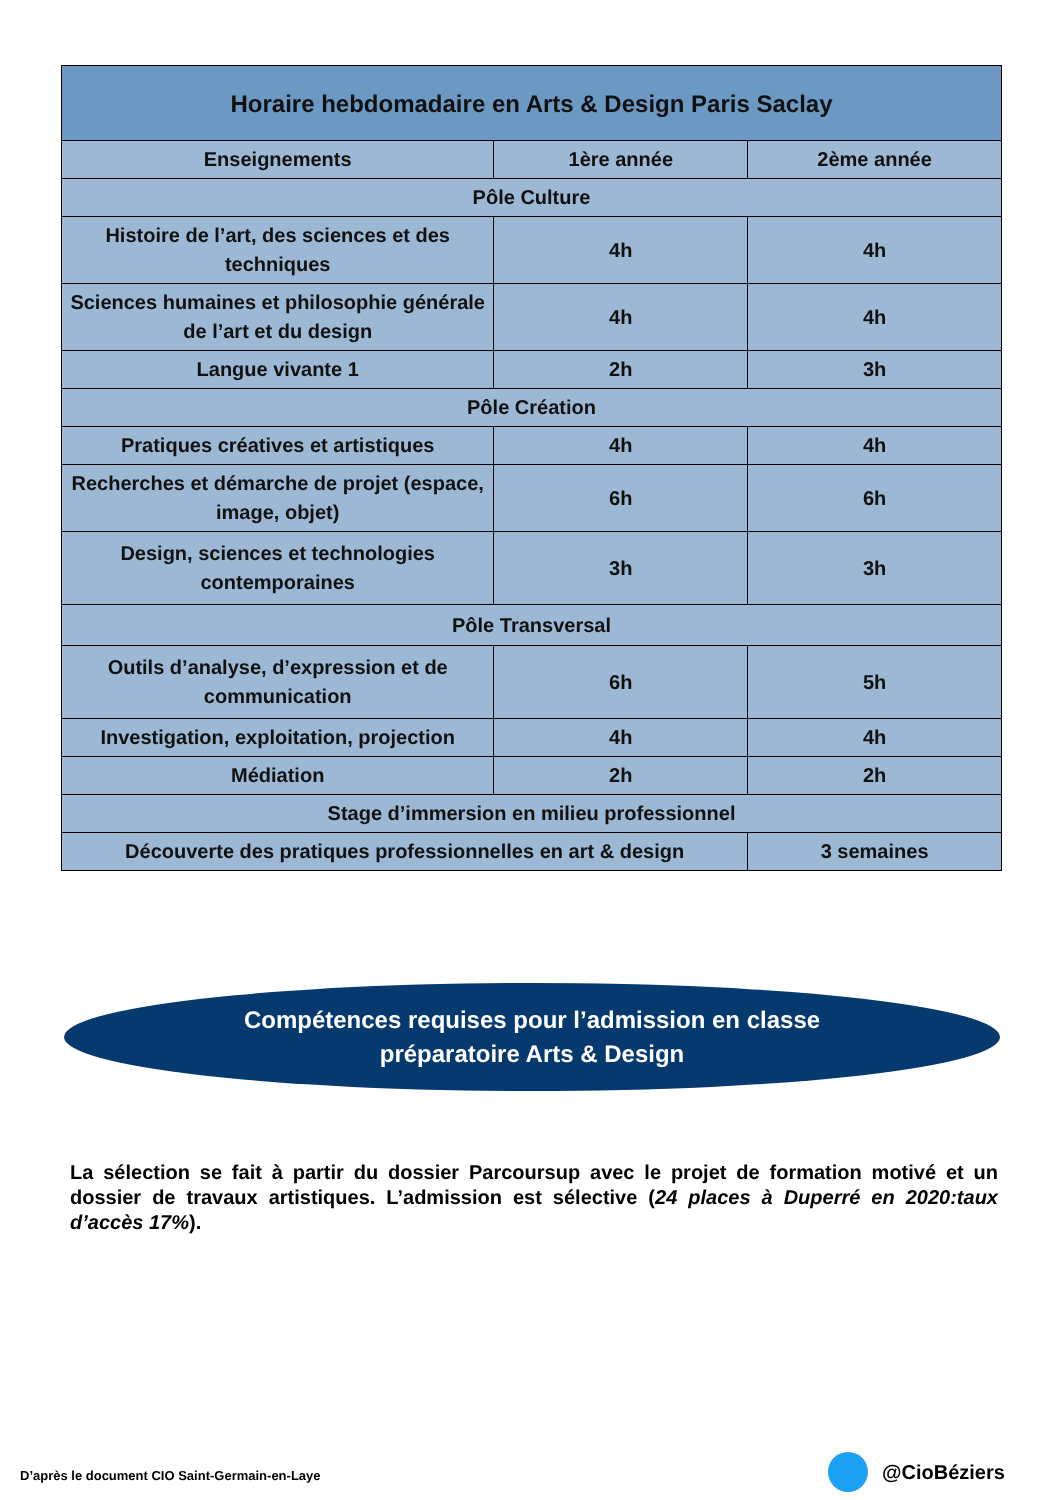| Horaire hebdomadaire en Arts & Design Paris Saclay | | |
| --- | --- | --- |
| Enseignements | 1ère année | 2ème année |
| Pôle Culture | | |
| Histoire de l’art, des sciences et des techniques | 4h | 4h |
| Sciences humaines et philosophie générale de l’art et du design | 4h | 4h |
| Langue vivante 1 | 2h | 3h |
| Pôle Création | | |
| Pratiques créatives et artistiques | 4h | 4h |
| Recherches et démarche de projet (espace, image, objet) | 6h | 6h |
| Design, sciences et technologies contemporaines | 3h | 3h |
| Pôle Transversal | | |
| Outils d’analyse, d’expression et de communication | 6h | 5h |
| Investigation, exploitation, projection | 4h | 4h |
| Médiation | 2h | 2h |
| Stage d’immersion en milieu professionnel | | |
| Découverte des pratiques professionnelles en art & design | | 3 semaines |
Compétences requises pour l’admission en classe
préparatoire Arts & Design
La sélection se fait à partir du dossier Parcoursup avec le projet de formation motivé et un dossier de travaux artistiques. L’admission est sélective (24 places à Duperré en 2020:taux d’accès 17%).
D’après le document CIO Saint-Germain-en-Laye
@CioBéziers